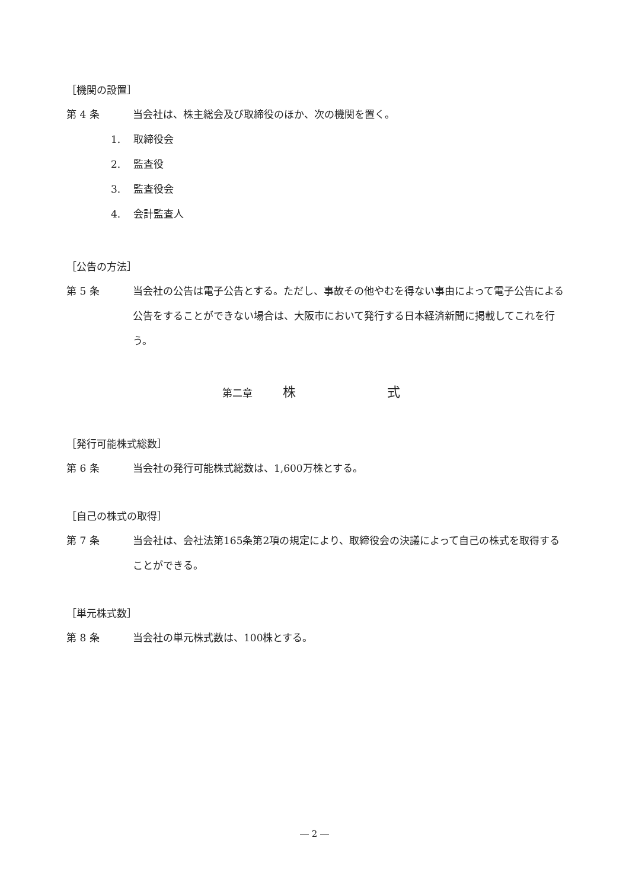［機関の設置］
第 4 条 当会社は、株主総会及び取締役のほか、次の機関を置く。
1. 取締役会
2. 監査役
3. 監査役会
4. 会計監査人
［公告の方法］
第 5 条 当会社の公告は電子公告とする。ただし、事故その他やむを得ない事由によって電子公告による公告をすることができない場合は、大阪市において発行する日本経済新聞に掲載してこれを行う。
第二章　　　株　　　　　　　式
［発行可能株式総数］
第 6 条 当会社の発行可能株式総数は、1,600万株とする。
［自己の株式の取得］
第 7 条 当会社は、会社法第165条第2項の規定により、取締役会の決議によって自己の株式を取得することができる。
［単元株式数］
第 8 条 当会社の単元株式数は、100株とする。
― 2 ―